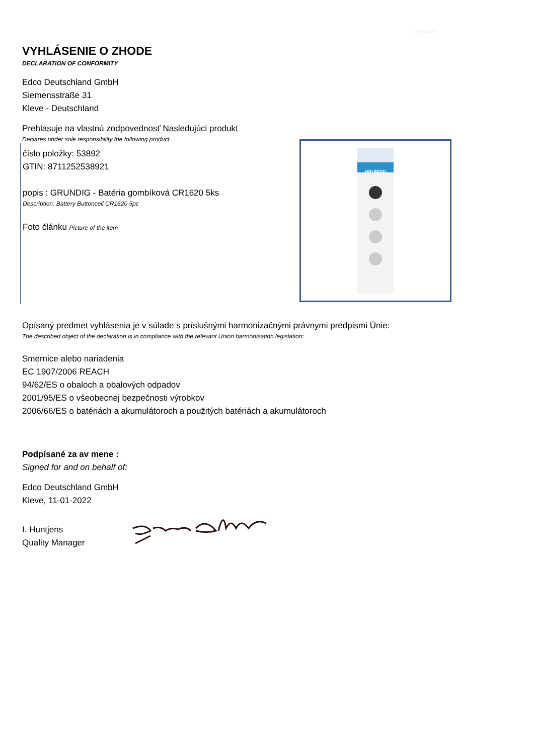Slovaaks
VYHLÁSENIE O ZHODE
DECLARATION OF CONFORMITY
Edco Deutschland GmbH
Siemensstraße 31
Kleve - Deutschland
Prehlasuje na vlastnú zodpovednosť Nasledujúci produkt
Declares under sole responsibility the following product
číslo položky: 53892
GTIN: 8711252538921
popis : GRUNDIG - Batéria gombíková CR1620 5ks
Description: Battery Buttoncell CR1620 5pc
Foto článku Picture of the item
GRUNDIG
Opísaný predmet vyhlásenia je v súlade s príslušnými harmonizačnými právnymi predpismi Únie:
The described object of the declaration is in compliance with the relevant Union harmonisation legislation:
Smernice alebo nariadenia
EC 1907/2006 REACH
94/62/ES o obaloch a obalových odpadov
2001/95/ES o všeobecnej bezpečnosti výrobkov
2006/66/ES o batériách a akumulátoroch a použitých batériách a akumulátoroch
Podpísané za av mene :
Signed for and on behalf of:
Edco Deutschland GmbH
Kleve, 11-01-2022
I. Huntjens
Quality Manager